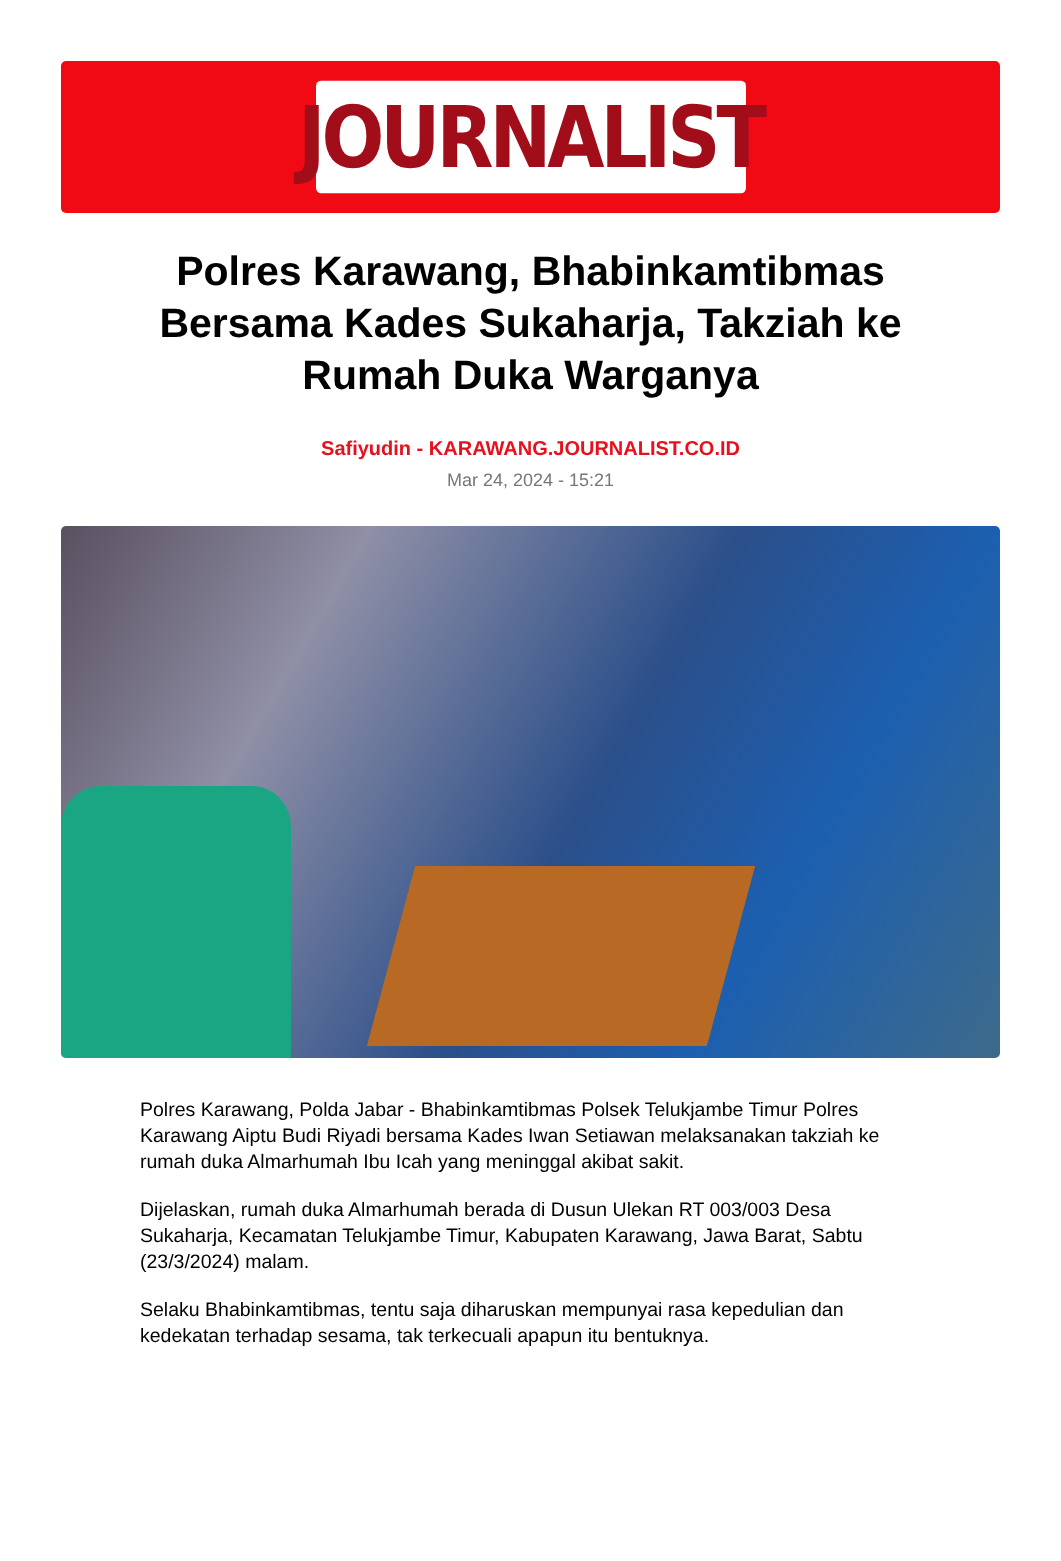JOURNALIST
Polres Karawang, Bhabinkamtibmas Bersama Kades Sukaharja, Takziah ke Rumah Duka Warganya
Safiyudin - KARAWANG.JOURNALIST.CO.ID
Mar 24, 2024 - 15:21
Polres Karawang, Polda Jabar - Bhabinkamtibmas Polsek Telukjambe Timur Polres Karawang Aiptu Budi Riyadi bersama Kades Iwan Setiawan melaksanakan takziah ke rumah duka Almarhumah Ibu Icah yang meninggal akibat sakit.
Dijelaskan, rumah duka Almarhumah berada di Dusun Ulekan RT 003/003 Desa Sukaharja, Kecamatan Telukjambe Timur, Kabupaten Karawang, Jawa Barat, Sabtu (23/3/2024) malam.
Selaku Bhabinkamtibmas, tentu saja diharuskan mempunyai rasa kepedulian dan kedekatan terhadap sesama, tak terkecuali apapun itu bentuknya.